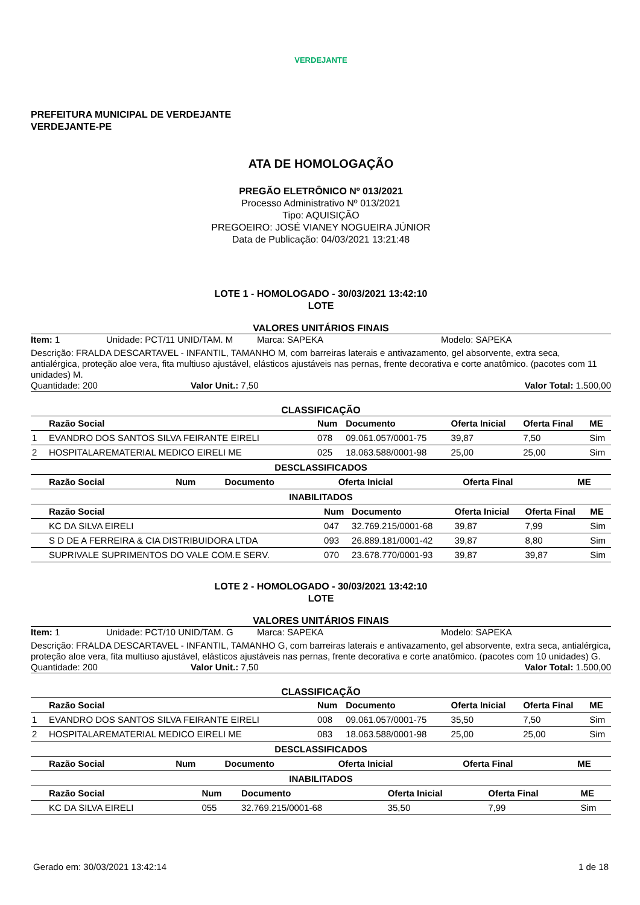VERDEJANTE
PREFEITURA MUNICIPAL DE VERDEJANTE
VERDEJANTE-PE
ATA DE HOMOLOGAÇÃO
PREGÃO ELETRÔNICO Nº 013/2021
Processo Administrativo Nº 013/2021
Tipo: AQUISIÇÃO
PREGOEIRO: JOSÉ VIANEY NOGUEIRA JÚNIOR
Data de Publicação: 04/03/2021 13:21:48
LOTE 1 - HOMOLOGADO - 30/03/2021 13:42:10
LOTE
VALORES UNITÁRIOS FINAIS
Item: 1 Unidade: PCT/11 UNID/TAM. M Marca: SAPEKA Modelo: SAPEKA
Descrição: FRALDA DESCARTAVEL - INFANTIL, TAMANHO M, com barreiras laterais e antivazamento, gel absorvente, extra seca, antialérgica, proteção aloe vera, fita multiuso ajustável, elásticos ajustáveis nas pernas, frente decorativa e corte anatômico. (pacotes com 11 unidades) M.
Quantidade: 200 Valor Unit.: 7,50 Valor Total: 1.500,00
CLASSIFICAÇÃO
| | Razão Social | Num | Documento | Oferta Inicial | Oferta Final | ME |
| --- | --- | --- | --- | --- | --- | --- |
| 1 | EVANDRO DOS SANTOS SILVA FEIRANTE EIRELI | 078 | 09.061.057/0001-75 | 39,87 | 7,50 | Sim |
| 2 | HOSPITALAREMATERIAL MEDICO EIRELI ME | 025 | 18.063.588/0001-98 | 25,00 | 25,00 | Sim |
DESCLASSIFICADOS
| | Razão Social | Num | Documento | Oferta Inicial | Oferta Final | ME |
| --- | --- | --- | --- | --- | --- | --- |
INABILITADOS
| | Razão Social | Num | Documento | Oferta Inicial | Oferta Final | ME |
| --- | --- | --- | --- | --- | --- | --- |
| | KC DA SILVA EIRELI | 047 | 32.769.215/0001-68 | 39,87 | 7,99 | Sim |
| | S D DE A FERREIRA & CIA DISTRIBUIDORA LTDA | 093 | 26.889.181/0001-42 | 39,87 | 8,80 | Sim |
| | SUPRIVALE SUPRIMENTOS DO VALE COM.E SERV. | 070 | 23.678.770/0001-93 | 39,87 | 39,87 | Sim |
LOTE 2 - HOMOLOGADO - 30/03/2021 13:42:10
LOTE
VALORES UNITÁRIOS FINAIS
Item: 1 Unidade: PCT/10 UNID/TAM. G Marca: SAPEKA Modelo: SAPEKA
Descrição: FRALDA DESCARTAVEL - INFANTIL, TAMANHO G, com barreiras laterais e antivazamento, gel absorvente, extra seca, antialérgica, proteção aloe vera, fita multiuso ajustável, elásticos ajustáveis nas pernas, frente decorativa e corte anatômico. (pacotes com 10 unidades) G.
Quantidade: 200 Valor Unit.: 7,50 Valor Total: 1.500,00
CLASSIFICAÇÃO
| | Razão Social | Num | Documento | Oferta Inicial | Oferta Final | ME |
| --- | --- | --- | --- | --- | --- | --- |
| 1 | EVANDRO DOS SANTOS SILVA FEIRANTE EIRELI | 008 | 09.061.057/0001-75 | 35,50 | 7,50 | Sim |
| 2 | HOSPITALAREMATERIAL MEDICO EIRELI ME | 083 | 18.063.588/0001-98 | 25,00 | 25,00 | Sim |
DESCLASSIFICADOS
| | Razão Social | Num | Documento | Oferta Inicial | Oferta Final | ME |
| --- | --- | --- | --- | --- | --- | --- |
INABILITADOS
| | Razão Social | Num | Documento | Oferta Inicial | Oferta Final | ME |
| --- | --- | --- | --- | --- | --- | --- |
| | KC DA SILVA EIRELI | 055 | 32.769.215/0001-68 | 35,50 | 7,99 | Sim |
Gerado em: 30/03/2021 13:42:14 1 de 18